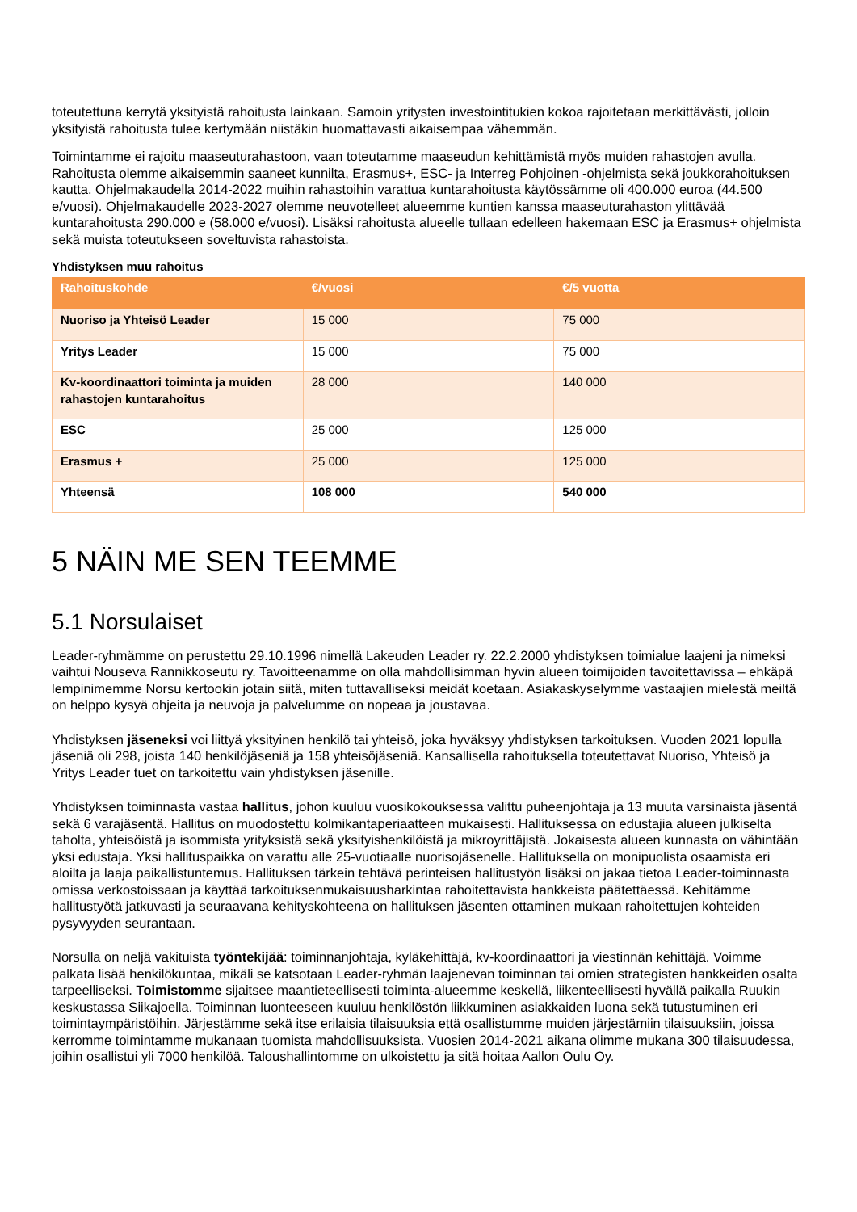toteutettuna kerrytä yksityistä rahoitusta lainkaan. Samoin yritysten investointitukien kokoa rajoitetaan merkittävästi, jolloin yksityistä rahoitusta tulee kertymään niistäkin huomattavasti aikaisempaa vähemmän.
Toimintamme ei rajoitu maaseuturahastoon, vaan toteutamme maaseudun kehittämistä myös muiden rahastojen avulla. Rahoitusta olemme aikaisemmin saaneet kunnilta, Erasmus+, ESC- ja Interreg Pohjoinen -ohjelmista sekä joukkorahoituksen kautta. Ohjelmakaudella 2014-2022 muihin rahastoihin varattua kuntarahoitusta käytössämme oli 400.000 euroa (44.500 e/vuosi). Ohjelmakaudelle 2023-2027 olemme neuvotelleet alueemme kuntien kanssa maaseuturahaston ylittävää kuntarahoitusta 290.000 e (58.000 e/vuosi). Lisäksi rahoitusta alueelle tullaan edelleen hakemaan ESC ja Erasmus+ ohjelmista sekä muista toteutukseen soveltuvista rahastoista.
Yhdistyksen muu rahoitus
| Rahoituskohde | €/vuosi | €/5 vuotta |
| --- | --- | --- |
| Nuoriso ja Yhteisö Leader | 15 000 | 75 000 |
| Yritys Leader | 15 000 | 75 000 |
| Kv-koordinaattori toiminta ja muiden rahastojen kuntarahoitus | 28 000 | 140 000 |
| ESC | 25 000 | 125 000 |
| Erasmus + | 25 000 | 125 000 |
| Yhteensä | 108 000 | 540 000 |
5 NÄIN ME SEN TEEMME
5.1 Norsulaiset
Leader-ryhmämme on perustettu 29.10.1996 nimellä Lakeuden Leader ry. 22.2.2000 yhdistyksen toimialue laajeni ja nimeksi vaihtui Nouseva Rannikkoseutu ry. Tavoitteenamme on olla mahdollisimman hyvin alueen toimijoiden tavoitettavissa – ehkäpä lempinimemme Norsu kertookin jotain siitä, miten tuttavalliseksi meidät koetaan. Asiakaskyselymme vastaajien mielestä meiltä on helppo kysyä ohjeita ja neuvoja ja palvelumme on nopeaa ja joustavaa.
Yhdistyksen jäseneksi voi liittyä yksityinen henkilö tai yhteisö, joka hyväksyy yhdistyksen tarkoituksen. Vuoden 2021 lopulla jäseniä oli 298, joista 140 henkilöjäseniä ja 158 yhteisöjäseniä. Kansallisella rahoituksella toteutettavat Nuoriso, Yhteisö ja Yritys Leader tuet on tarkoitettu vain yhdistyksen jäsenille.
Yhdistyksen toiminnasta vastaa hallitus, johon kuuluu vuosikokouksessa valittu puheenjohtaja ja 13 muuta varsinaista jäsentä sekä 6 varajäsentä. Hallitus on muodostettu kolmikantaperiaatteen mukaisesti. Hallituksessa on edustajia alueen julkiselta taholta, yhteisöistä ja isommista yrityksistä sekä yksityishenkilöistä ja mikroyrittäjistä. Jokaisesta alueen kunnasta on vähintään yksi edustaja. Yksi hallituspaikka on varattu alle 25-vuotiaalle nuorisojäsenelle. Hallituksella on monipuolista osaamista eri aloilta ja laaja paikallistuntemus. Hallituksen tärkein tehtävä perinteisen hallitustyön lisäksi on jakaa tietoa Leader-toiminnasta omissa verkostoissaan ja käyttää tarkoituksenmukaisuusharkintaa rahoitettavista hankkeista päätettäessä. Kehitämme hallitustyötä jatkuvasti ja seuraavana kehityskohteena on hallituksen jäsenten ottaminen mukaan rahoitettujen kohteiden pysyvyyden seurantaan.
Norsulla on neljä vakituista työntekijää: toiminnanjohtaja, kyläkehittäjä, kv-koordinaattori ja viestinnän kehittäjä. Voimme palkata lisää henkilökuntaa, mikäli se katsotaan Leader-ryhmän laajenevan toiminnan tai omien strategisten hankkeiden osalta tarpeelliseksi. Toimistomme sijaitsee maantieteellisesti toiminta-alueemme keskellä, liikenteellisesti hyvällä paikalla Ruukin keskustassa Siikajoella. Toiminnan luonteeseen kuuluu henkilöstön liikkuminen asiakkaiden luona sekä tutustuminen eri toimintaympäristöihin. Järjestämme sekä itse erilaisia tilaisuuksia että osallistumme muiden järjestämiin tilaisuuksiin, joissa kerromme toimintamme mukanaan tuomista mahdollisuuksista. Vuosien 2014-2021 aikana olimme mukana 300 tilaisuudessa, joihin osallistui yli 7000 henkilöä. Taloushallintomme on ulkoistettu ja sitä hoitaa Aallon Oulu Oy.